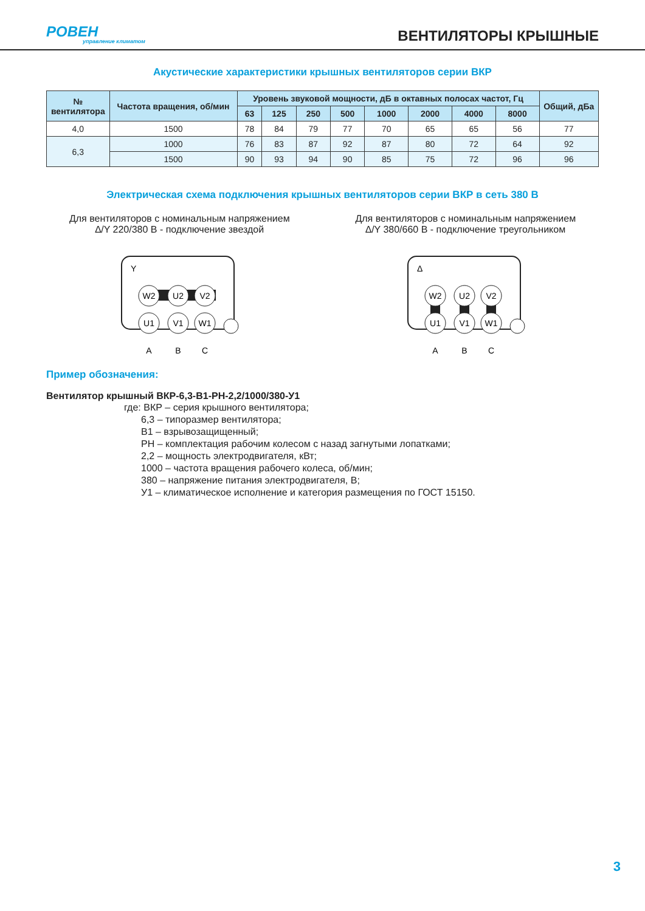РОВЕН
управление климатом
ВЕНТИЛЯТОРЫ КРЫШНЫЕ
Акустические характеристики крышных вентиляторов серии ВКР
| № вентилятора | Частота вращения, об/мин | Уровень звуковой мощности, дБ в октавных полосах частот, Гц | | | | | | | | Общий, дБа |
| --- | --- | --- | --- | --- | --- | --- | --- | --- | --- | --- |
| | | 63 | 125 | 250 | 500 | 1000 | 2000 | 4000 | 8000 | |
| 4,0 | 1500 | 78 | 84 | 79 | 77 | 70 | 65 | 65 | 56 | 77 |
| 6,3 | 1000 | 76 | 83 | 87 | 92 | 87 | 80 | 72 | 64 | 92 |
| | 1500 | 90 | 93 | 94 | 90 | 85 | 75 | 72 | 96 | 96 |
Электрическая схема подключения крышных вентиляторов серии ВКР в сеть 380 В
Для вентиляторов с номинальным напряжением
∆/Y 220/380 В - подключение звездой
Y
W2
U2
V2
U1
V1
W1
A
B
C
Для вентиляторов с номинальным напряжением
∆/Y 380/660 В - подключение треугольником
Δ
W2
U2
V2
U1
V1
W1
A
B
C
Пример обозначения:
Вентилятор крышный ВКР-6,3-В1-РН-2,2/1000/380-У1
где: ВКР – серия крышного вентилятора;
6,3 – типоразмер вентилятора;
В1 – взрывозащищенный;
РН – комплектация рабочим колесом с назад загнутыми лопатками;
2,2 – мощность электродвигателя, кВт;
1000 – частота вращения рабочего колеса, об/мин;
380 – напряжение питания электродвигателя, В;
У1 – климатическое исполнение и категория размещения по ГОСТ 15150.
3